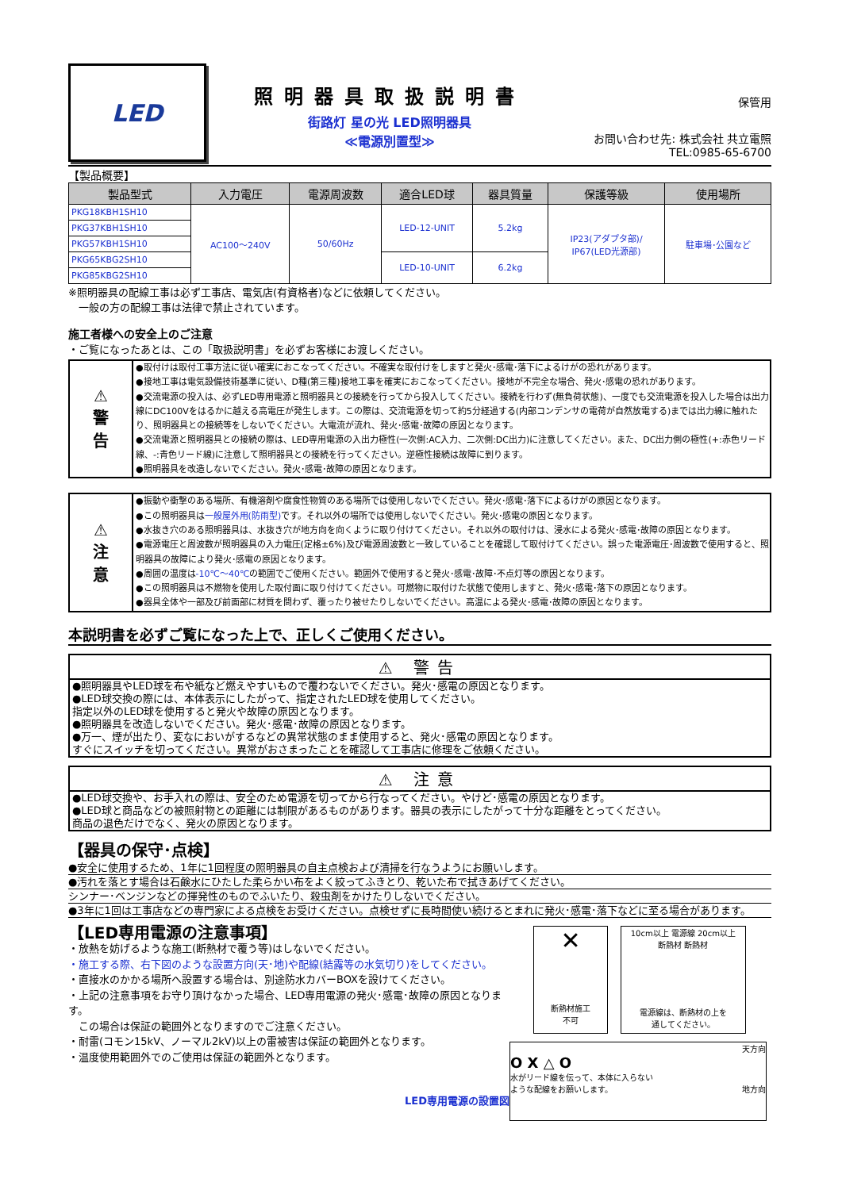LED
照明器具取扱説明書
街路灯 星の光 LED照明器具
≪電源別置型≫
保管用
お問い合わせ先: 株式会社 共立電照
TEL:0985-65-6700
【製品概要】
| 製品型式 | 入力電圧 | 電源周波数 | 適合LED球 | 器具質量 | 保護等級 | 使用場所 |
| --- | --- | --- | --- | --- | --- | --- |
| PKG18KBH1SH10 | AC100～240V | 50/60Hz | LED-12-UNIT | 5.2kg | IP23(アダプタ部)/ IP67(LED光源部) | 駐車場･公園など |
| PKG37KBH1SH10 | | | | | | |
| PKG57KBH1SH10 | | | | | | |
| PKG65KBG2SH10 | | | LED-10-UNIT | 6.2kg | | |
| PKG85KBG2SH10 | | | | | | |
※照明器具の配線工事は必ず工事店、電気店(有資格者)などに依頼してください。
　一般の方の配線工事は法律で禁止されています。
施工者様への安全上のご注意
・ご覧になったあとは、この「取扱説明書」を必ずお客様にお渡しください。
⚠
警
告
●取付けは取付工事方法に従い確実におこなってください。不確実な取付けをしますと発火･感電･落下によるけがの恐れがあります。
●接地工事は電気設備技術基準に従い、D種(第三種)接地工事を確実におこなってください。接地が不完全な場合、発火･感電の恐れがあります。
●交流電源の投入は、必ずLED専用電源と照明器具との接続を行ってから投入してください。接続を行わず(無負荷状態)、一度でも交流電源を投入した場合は出力線にDC100Vをはるかに越える高電圧が発生します。この際は、交流電源を切って約5分経過する(内部コンデンサの電荷が自然放電する)までは出力線に触れたり、照明器具との接続等をしないでください。大電流が流れ、発火･感電･故障の原因となります。
●交流電源と照明器具との接続の際は、LED専用電源の入出力極性(一次側:AC入力、二次側:DC出力)に注意してください。また、DC出力側の極性(+:赤色リード線、-:青色リード線)に注意して照明器具との接続を行ってください。逆極性接続は故障に到ります。
●照明器具を改造しないでください。発火･感電･故障の原因となります。
⚠
注
意
●振動や衝撃のある場所、有機溶剤や腐食性物質のある場所では使用しないでください。発火･感電･落下によるけがの原因となります。
●この照明器具は一般屋外用(防雨型) です。それ以外の場所では使用しないでください。発火･感電の原因となります。
●水抜き穴のある照明器具は、水抜き穴が地方向を向くように取り付けてください。それ以外の取付けは、浸水による発火･感電･故障の原因となります。
●電源電圧と周波数が照明器具の入力電圧(定格±6%)及び電源周波数と一致していることを確認して取付けてください。誤った電源電圧･周波数で使用すると、照明器具の故障により発火･感電の原因となります。
●周囲の温度は-10℃～40℃の範囲でご使用ください。範囲外で使用すると発火･感電･故障･不点灯等の原因となります。
●この照明器具は不燃物を使用した取付面に取り付けてください。可燃物に取付けた状態で使用しますと、発火･感電･落下の原因となります。
●器具全体や一部及び前面部に材質を問わず、覆ったり被せたりしないでください。高温による発火･感電･故障の原因となります。
本説明書を必ずご覧になった上で、正しくご使用ください。
⚠ 警告
●照明器具やLED球を布や紙など燃えやすいもので覆わないでください。発火･感電の原因となります。
●LED球交換の際には、本体表示にしたがって、指定されたLED球を使用してください。
指定以外のLED球を使用すると発火や故障の原因となります。
●照明器具を改造しないでください。発火･感電･故障の原因となります。
●万一、煙が出たり、変なにおいがするなどの異常状態のまま使用すると、発火･感電の原因となります。
すぐにスイッチを切ってください。異常がおさまったことを確認して工事店に修理をご依頼ください。
⚠ 注意
●LED球交換や、お手入れの際は、安全のため電源を切ってから行なってください。やけど･感電の原因となります。
●LED球と商品などの被照射物との距離には制限があるものがあります。器具の表示にしたがって十分な距離をとってください。
商品の退色だけでなく、発火の原因となります。
【器具の保守･点検】
●安全に使用するため、1年に1回程度の照明器具の自主点検および清掃を行なうようにお願いします。
●汚れを落とす場合は石鹸水にひたした柔らかい布をよく絞ってふきとり、乾いた布で拭きあげてください。
シンナー･ベンジンなどの揮発性のものでふいたり、殺虫剤をかけたりしないでください。
●3年に1回は工事店などの専門家による点検をお受けください。点検せずに長時間使い続けるとまれに発火･感電･落下などに至る場合があります。
【LED専用電源の注意事項】
・放熱を妨げるような施工(断熱材で覆う等)はしないでください。
・施工する際、右下図のような設置方向(天･地)や配線(結露等の水気切り)をしてください。
・直接水のかかる場所へ設置する場合は、別途防水カバーBOXを設けてください。
・上記の注意事項をお守り頂けなかった場合、LED専用電源の発火･感電･故障の原因となります。
　この場合は保証の範囲外となりますのでご注意ください。
・耐雷(コモン15kV、ノーマル2kV)以上の雷被害は保証の範囲外となります。
・温度使用範囲外でのご使用は保証の範囲外となります。
LED専用電源の設置図
✕
断熱材施工
不可
10cm以上 電源線 20cm以上
断熱材 断熱材
電源線は、断熱材の上を
通してください。
天方向
O X △ O
水がリード線を伝って、本体に入らない
ような配線をお願いします。 地方向